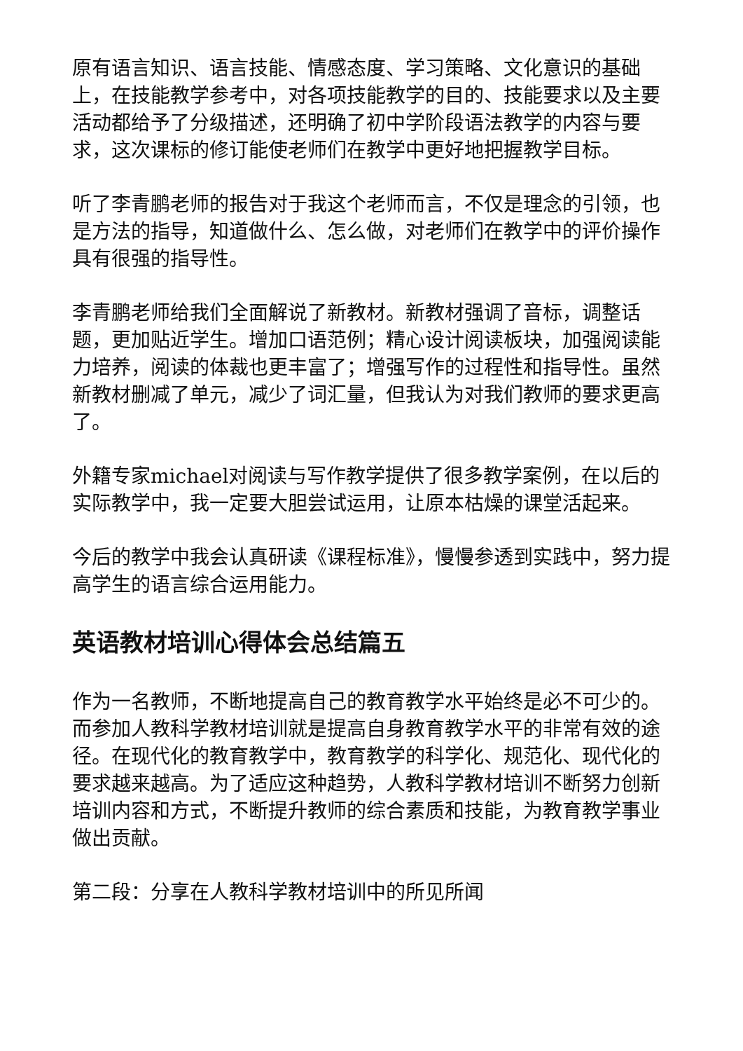原有语言知识、语言技能、情感态度、学习策略、文化意识的基础上，在技能教学参考中，对各项技能教学的目的、技能要求以及主要活动都给予了分级描述，还明确了初中学阶段语法教学的内容与要求，这次课标的修订能使老师们在教学中更好地把握教学目标。
听了李青鹏老师的报告对于我这个老师而言，不仅是理念的引领，也是方法的指导，知道做什么、怎么做，对老师们在教学中的评价操作具有很强的指导性。
李青鹏老师给我们全面解说了新教材。新教材强调了音标，调整话题，更加贴近学生。增加口语范例；精心设计阅读板块，加强阅读能力培养，阅读的体裁也更丰富了；增强写作的过程性和指导性。虽然新教材删减了单元，减少了词汇量，但我认为对我们教师的要求更高了。
外籍专家michael对阅读与写作教学提供了很多教学案例，在以后的实际教学中，我一定要大胆尝试运用，让原本枯燥的课堂活起来。
今后的教学中我会认真研读《课程标准》，慢慢参透到实践中，努力提高学生的语言综合运用能力。
英语教材培训心得体会总结篇五
作为一名教师，不断地提高自己的教育教学水平始终是必不可少的。而参加人教科学教材培训就是提高自身教育教学水平的非常有效的途径。在现代化的教育教学中，教育教学的科学化、规范化、现代化的要求越来越高。为了适应这种趋势，人教科学教材培训不断努力创新培训内容和方式，不断提升教师的综合素质和技能，为教育教学事业做出贡献。
第二段：分享在人教科学教材培训中的所见所闻